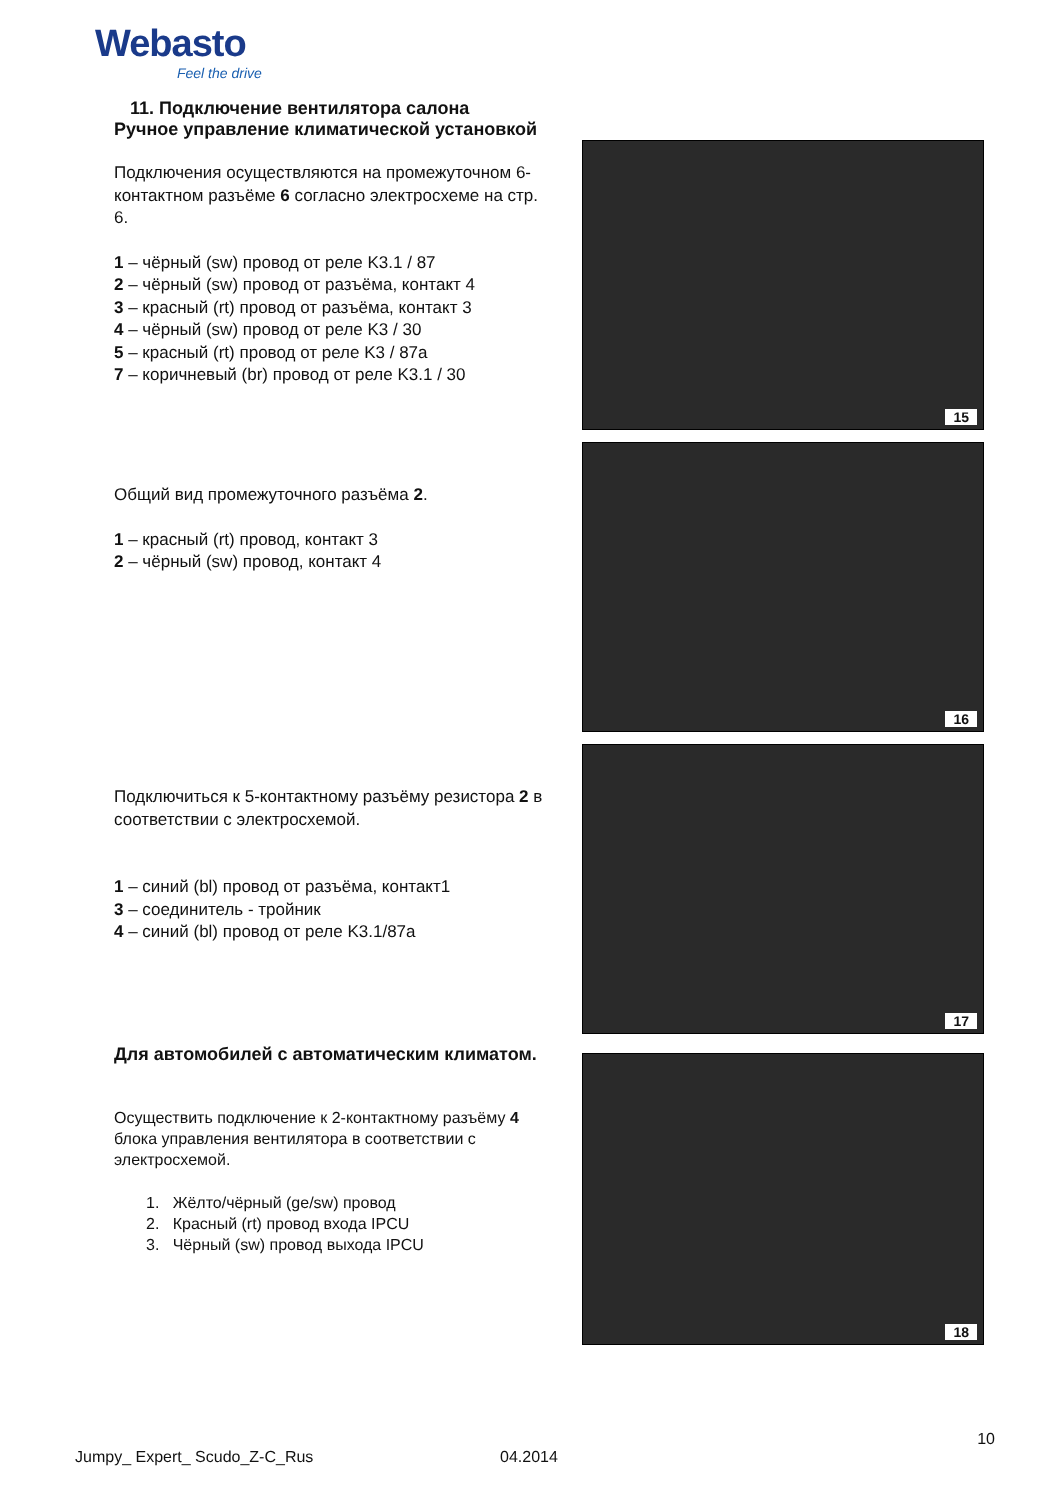Webasto
Feel the drive
11. Подключение вентилятора салона
Ручное управление климатической установкой
Подключения осуществляются на промежуточном 6-контактном разъёме 6 согласно электросхеме на стр. 6.
1 – чёрный (sw) провод от реле K3.1 / 87
2 – чёрный (sw) провод от разъёма, контакт 4
3 – красный (rt) провод от разъёма, контакт 3
4 – чёрный (sw) провод от реле K3 / 30
5 – красный (rt) провод от реле K3 / 87a
7 – коричневый (br) провод от реле K3.1 / 30
15
Общий вид промежуточного разъёма 2.
1 – красный (rt) провод, контакт 3
2 – чёрный (sw) провод, контакт 4
16
Подключиться к 5-контактному разъёму резистора 2 в соответствии с электросхемой.
1 – синий (bl) провод от разъёма, контакт1
3 – соединитель - тройник
4 – синий (bl) провод от реле K3.1/87a
17
Для автомобилей с автоматическим климатом.
Осуществить подключение к 2-контактному разъёму 4 блока управления вентилятора в соответствии с электросхемой.
1. Жёлто/чёрный (ge/sw) провод
2. Красный (rt) провод входа IPCU
3. Чёрный (sw) провод выхода IPCU
18
10
Jumpy_ Expert_ Scudo_Z-C_Rus 04.2014